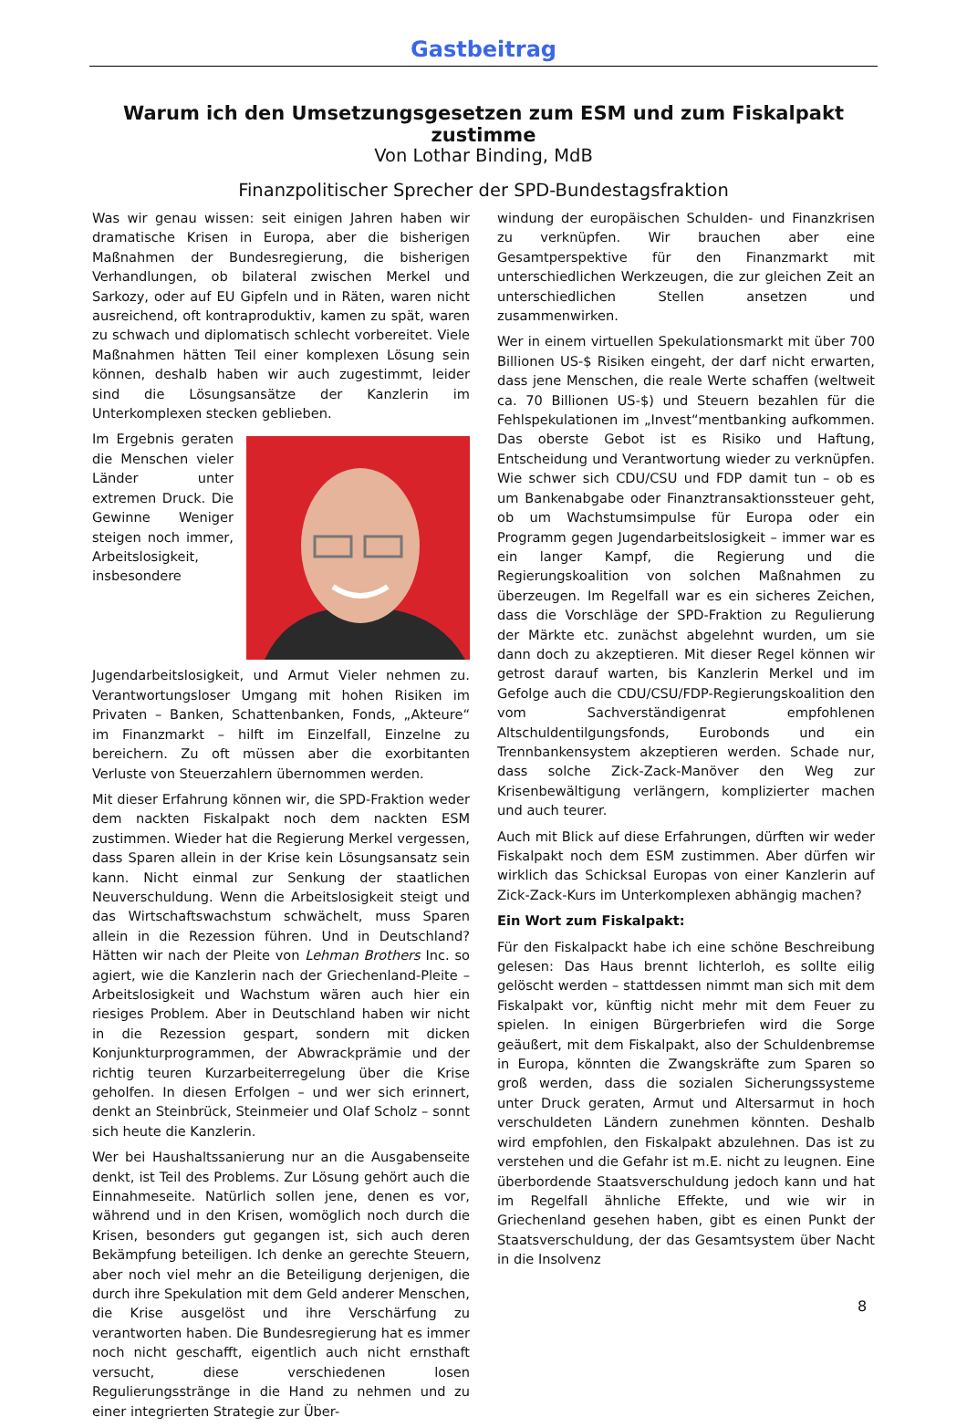Gastbeitrag
Warum ich den Umsetzungsgesetzen zum ESM und zum Fiskalpakt zustimme
Von Lothar Binding, MdB
Finanzpolitischer Sprecher der SPD-Bundestagsfraktion
Was wir genau wissen: seit einigen Jahren haben wir dramatische Krisen in Europa, aber die bisherigen Maßnahmen der Bundesregierung, die bisherigen Verhandlungen, ob bilateral zwischen Merkel und Sarkozy, oder auf EU Gipfeln und in Räten, waren nicht ausreichend, oft kontraproduktiv, kamen zu spät, waren zu schwach und diplomatisch schlecht vorbereitet. Viele Maßnahmen hätten Teil einer komplexen Lösung sein können, deshalb haben wir auch zugestimmt, leider sind die Lösungsansätze der Kanzlerin im Unterkomplexen stecken geblieben.
Im Ergebnis geraten die Menschen vieler Länder unter extremen Druck. Die Gewinne Weniger steigen noch immer, Arbeitslosigkeit, insbesondere Jugendarbeitslosigkeit, und Armut Vieler nehmen zu. Verantwortungsloser Umgang mit hohen Risiken im Privaten – Banken, Schattenbanken, Fonds, „Akteure“ im Finanzmarkt – hilft im Einzelfall, Einzelne zu bereichern. Zu oft müssen aber die exorbitanten Verluste von Steuerzahlern übernommen werden.
Mit dieser Erfahrung können wir, die SPD-Fraktion weder dem nackten Fiskalpakt noch dem nackten ESM zustimmen. Wieder hat die Regierung Merkel vergessen, dass Sparen allein in der Krise kein Lösungsansatz sein kann. Nicht einmal zur Senkung der staatlichen Neuverschuldung. Wenn die Arbeitslosigkeit steigt und das Wirtschaftswachstum schwächelt, muss Sparen allein in die Rezession führen. Und in Deutschland? Hätten wir nach der Pleite von Lehman Brothers Inc. so agiert, wie die Kanzlerin nach der Griechenland-Pleite – Arbeitslosigkeit und Wachstum wären auch hier ein riesiges Problem. Aber in Deutschland haben wir nicht in die Rezession gespart, sondern mit dicken Konjunkturprogrammen, der Abwrackprämie und der richtig teuren Kurzarbeiterregelung über die Krise geholfen. In diesen Erfolgen – und wer sich erinnert, denkt an Steinbrück, Steinmeier und Olaf Scholz – sonnt sich heute die Kanzlerin.
Wer bei Haushaltssanierung nur an die Ausgabenseite denkt, ist Teil des Problems. Zur Lösung gehört auch die Einnahmeseite. Natürlich sollen jene, denen es vor, während und in den Krisen, womöglich noch durch die Krisen, besonders gut gegangen ist, sich auch deren Bekämpfung beteiligen. Ich denke an gerechte Steuern, aber noch viel mehr an die Beteiligung derjenigen, die durch ihre Spekulation mit dem Geld anderer Menschen, die Krise ausgelöst und ihre Verschärfung zu verantworten haben. Die Bundesregierung hat es immer noch nicht geschafft, eigentlich auch nicht ernsthaft versucht, diese verschiedenen losen Regulierungsstränge in die Hand zu nehmen und zu einer integrierten Strategie zur Über-
windung der europäischen Schulden- und Finanzkrisen zu verknüpfen. Wir brauchen aber eine Gesamtperspektive für den Finanzmarkt mit unterschiedlichen Werkzeugen, die zur gleichen Zeit an unterschiedlichen Stellen ansetzen und zusammenwirken.
Wer in einem virtuellen Spekulationsmarkt mit über 700 Billionen US-$ Risiken eingeht, der darf nicht erwarten, dass jene Menschen, die reale Werte schaffen (weltweit ca. 70 Billionen US-$) und Steuern bezahlen für die Fehlspekulationen im „Invest“mentbanking aufkommen. Das oberste Gebot ist es Risiko und Haftung, Entscheidung und Verantwortung wieder zu verknüpfen. Wie schwer sich CDU/CSU und FDP damit tun – ob es um Bankenabgabe oder Finanztransaktionssteuer geht, ob um Wachstumsimpulse für Europa oder ein Programm gegen Jugendarbeitslosigkeit – immer war es ein langer Kampf, die Regierung und die Regierungskoalition von solchen Maßnahmen zu überzeugen. Im Regelfall war es ein sicheres Zeichen, dass die Vorschläge der SPD-Fraktion zu Regulierung der Märkte etc. zunächst abgelehnt wurden, um sie dann doch zu akzeptieren. Mit dieser Regel können wir getrost darauf warten, bis Kanzlerin Merkel und im Gefolge auch die CDU/CSU/FDP-Regierungskoalition den vom Sachverständigenrat empfohlenen Altschuldentilgungsfonds, Eurobonds und ein Trennbankensystem akzeptieren werden. Schade nur, dass solche Zick-Zack-Manöver den Weg zur Krisenbewältigung verlängern, komplizierter machen und auch teurer.
Auch mit Blick auf diese Erfahrungen, dürften wir weder Fiskalpakt noch dem ESM zustimmen. Aber dürfen wir wirklich das Schicksal Europas von einer Kanzlerin auf Zick-Zack-Kurs im Unterkomplexen abhängig machen?
Ein Wort zum Fiskalpakt:
Für den Fiskalpackt habe ich eine schöne Beschreibung gelesen: Das Haus brennt lichterloh, es sollte eilig gelöscht werden – stattdessen nimmt man sich mit dem Fiskalpakt vor, künftig nicht mehr mit dem Feuer zu spielen. In einigen Bürgerbriefen wird die Sorge geäußert, mit dem Fiskalpakt, also der Schuldenbremse in Europa, könnten die Zwangskräfte zum Sparen so groß werden, dass die sozialen Sicherungssysteme unter Druck geraten, Armut und Altersarmut in hoch verschuldeten Ländern zunehmen könnten. Deshalb wird empfohlen, den Fiskalpakt abzulehnen. Das ist zu verstehen und die Gefahr ist m.E. nicht zu leugnen. Eine überbordende Staatsverschuldung jedoch kann und hat im Regelfall ähnliche Effekte, und wie wir in Griechenland gesehen haben, gibt es einen Punkt der Staatsverschuldung, der das Gesamtsystem über Nacht in die Insolvenz
8